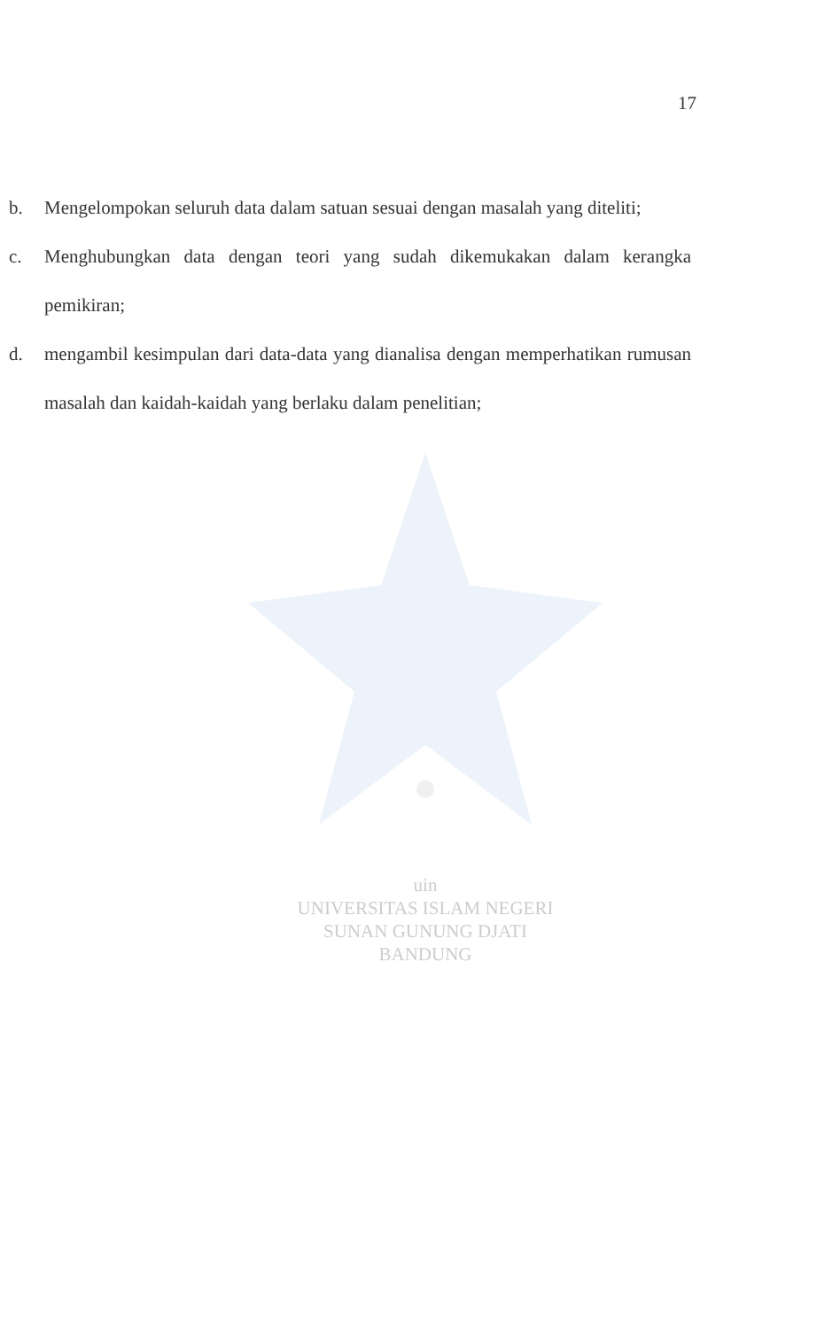17
b. Mengelompokan seluruh data dalam satuan sesuai dengan masalah yang diteliti;
c. Menghubungkan data dengan teori yang sudah dikemukakan dalam kerangka pemikiran;
d. mengambil kesimpulan dari data-data yang dianalisa dengan memperhatikan rumusan masalah dan kaidah-kaidah yang berlaku dalam penelitian;
uin
UNIVERSITAS ISLAM NEGERI
SUNAN GUNUNG DJATI
BANDUNG